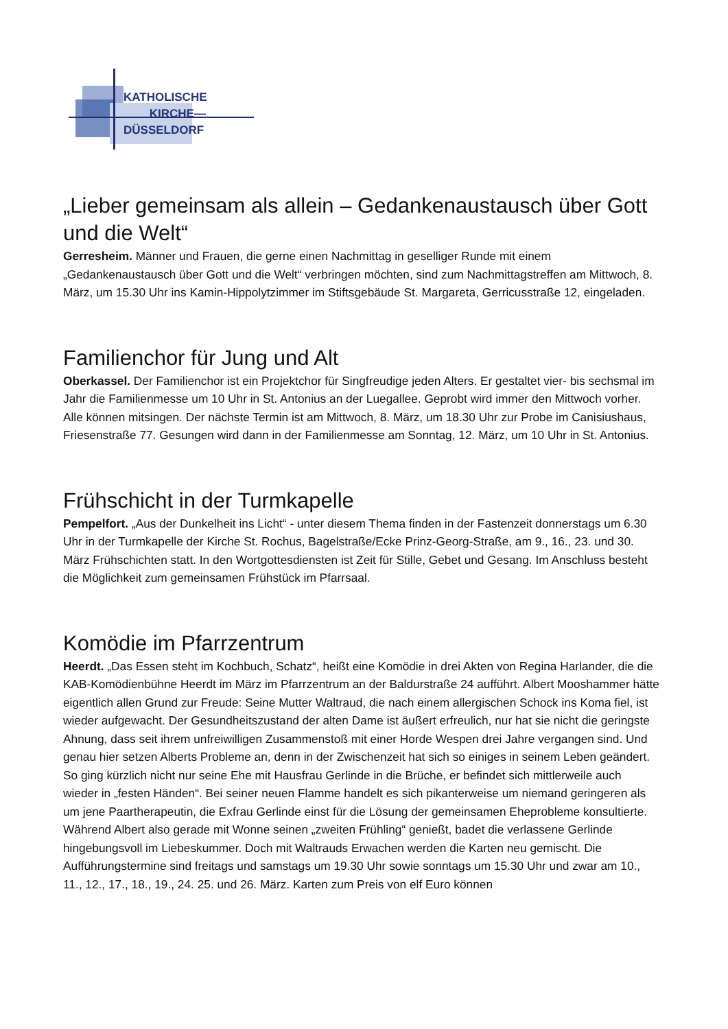KATHOLISCHE
KIRCHE—
DÜSSELDORF
„Lieber gemeinsam als allein – Gedankenaustausch über Gott und die Welt“
Gerresheim. Männer und Frauen, die gerne einen Nachmittag in geselliger Runde mit einem „Gedankenaustausch über Gott und die Welt“ verbringen möchten, sind zum Nachmittagstreffen am Mittwoch, 8. März, um 15.30 Uhr ins Kamin-Hippolytzimmer im Stiftsgebäude St. Margareta, Gerricusstraße 12, eingeladen.
Familienchor für Jung und Alt
Oberkassel. Der Familienchor ist ein Projektchor für Singfreudige jeden Alters. Er gestaltet vier- bis sechsmal im Jahr die Familienmesse um 10 Uhr in St. Antonius an der Luegallee. Geprobt wird immer den Mittwoch vorher. Alle können mitsingen. Der nächste Termin ist am Mittwoch, 8. März, um 18.30 Uhr zur Probe im Canisiushaus, Friesenstraße 77. Gesungen wird dann in der Familienmesse am Sonntag, 12. März, um 10 Uhr in St. Antonius.
Frühschicht in der Turmkapelle
Pempelfort. „Aus der Dunkelheit ins Licht“ - unter diesem Thema finden in der Fastenzeit donnerstags um 6.30 Uhr in der Turmkapelle der Kirche St. Rochus, Bagelstraße/Ecke Prinz-Georg-Straße, am 9., 16., 23. und 30. März Frühschichten statt. In den Wortgottesdiensten ist Zeit für Stille, Gebet und Gesang. Im Anschluss besteht die Möglichkeit zum gemeinsamen Frühstück im Pfarrsaal.
Komödie im Pfarrzentrum
Heerdt. „Das Essen steht im Kochbuch, Schatz“, heißt eine Komödie in drei Akten von Regina Harlander, die die KAB-Komödienbühne Heerdt im März im Pfarrzentrum an der Baldurstraße 24 aufführt. Albert Mooshammer hätte eigentlich allen Grund zur Freude: Seine Mutter Waltraud, die nach einem allergischen Schock ins Koma fiel, ist wieder aufgewacht. Der Gesundheitszustand der alten Dame ist äußert erfreulich, nur hat sie nicht die geringste Ahnung, dass seit ihrem unfreiwilligen Zusammenstoß mit einer Horde Wespen drei Jahre vergangen sind. Und genau hier setzen Alberts Probleme an, denn in der Zwischenzeit hat sich so einiges in seinem Leben geändert. So ging kürzlich nicht nur seine Ehe mit Hausfrau Gerlinde in die Brüche, er befindet sich mittlerweile auch wieder in „festen Händen“. Bei seiner neuen Flamme handelt es sich pikanterweise um niemand geringeren als um jene Paartherapeutin, die Exfrau Gerlinde einst für die Lösung der gemeinsamen Eheprobleme konsultierte. Während Albert also gerade mit Wonne seinen „zweiten Frühling“ genießt, badet die verlassene Gerlinde hingebungsvoll im Liebeskummer. Doch mit Waltrauds Erwachen werden die Karten neu gemischt. Die Aufführungstermine sind freitags und samstags um 19.30 Uhr sowie sonntags um 15.30 Uhr und zwar am 10., 11., 12., 17., 18., 19., 24. 25. und 26. März. Karten zum Preis von elf Euro können